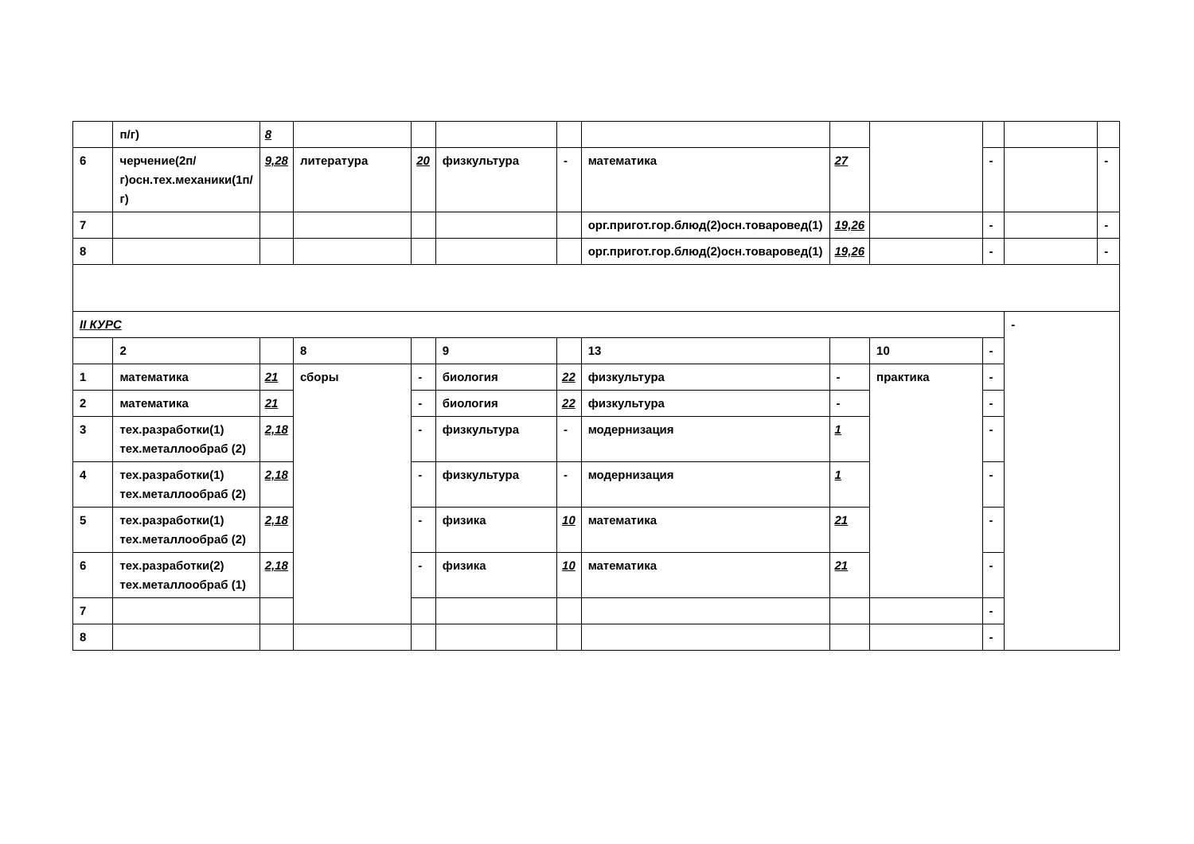| | п/г) | 8 | | | | | | | | | | |
| 6 | черчение(2п/г)осн.тех.механики(1п/г) | 9,28 | литература | 20 | физкультура | - | математика | 27 | | - | | - |
| 7 | | | | | | | орг.пригот.гор.блюд(2)осн.товаровед(1) | 19,26 | | - | | - |
| 8 | | | | | | | орг.пригот.гор.блюд(2)осн.товаровед(1) | 19,26 | | - | | - |
| II КУРС | | | | | | | | | | | - | |
| | 2 | | 8 | | 9 | | 13 | | 10 | - | | |
| 1 | математика | 21 | сборы | - | биология | 22 | физкультура | - | практика | - | | |
| 2 | математика | 21 | | - | биология | 22 | физкультура | - | | - | | |
| 3 | тех.разработки(1) тех.металлообраб (2) | 2,18 | | - | физкультура | - | модернизация | 1 | | - | | |
| 4 | тех.разработки(1) тех.металлообраб (2) | 2,18 | | - | физкультура | - | модернизация | 1 | | - | | |
| 5 | тех.разработки(1) тех.металлообраб (2) | 2,18 | | - | физика | 10 | математика | 21 | | - | | |
| 6 | тех.разработки(2) тех.металлообраб (1) | 2,18 | | - | физика | 10 | математика | 21 | | - | | |
| 7 | | | | | | | | | | - | | |
| 8 | | | | | | | | | | - | | |